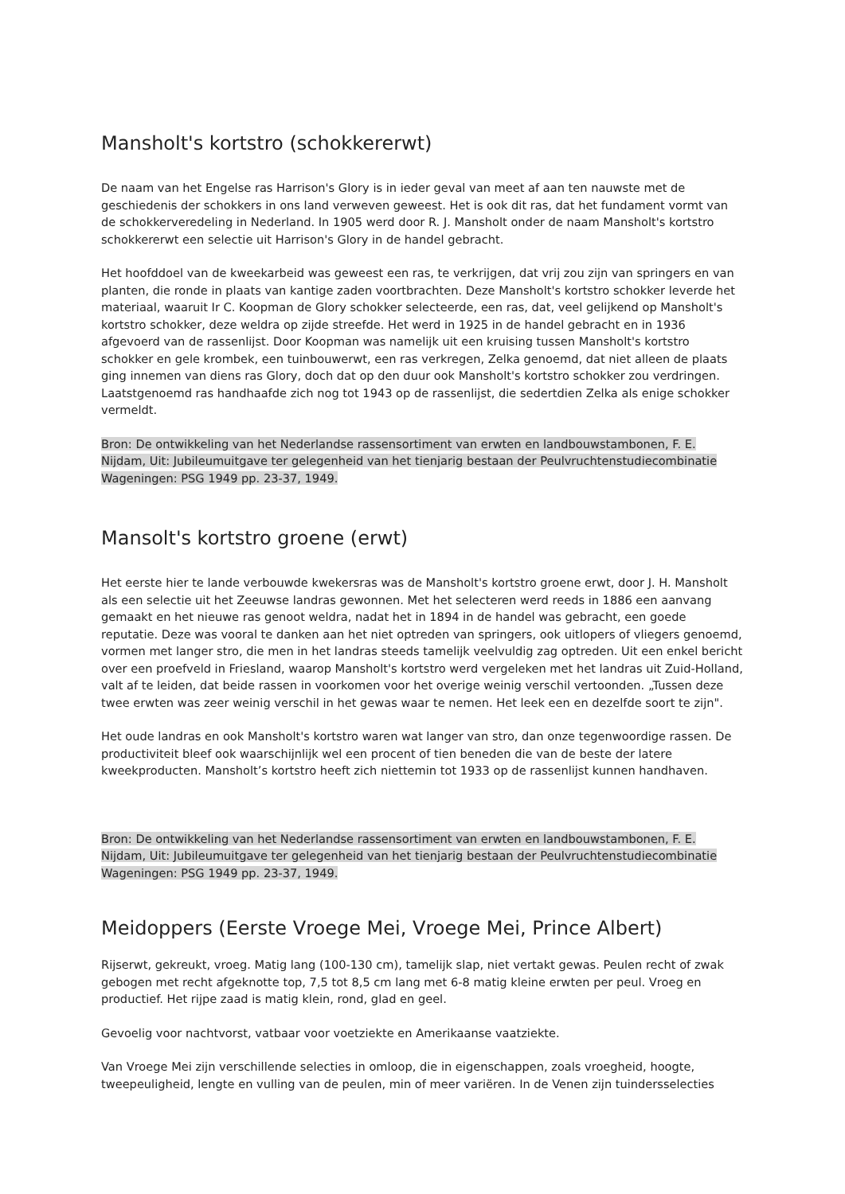Mansholt's kortstro (schokkererwt)
De naam van het Engelse ras Harrison's Glory is in ieder geval van meet af aan ten nauwste met de geschiedenis der schokkers in ons land verweven geweest. Het is ook dit ras, dat het fundament vormt van de schokkerveredeling in Nederland. In 1905 werd door R. J. Mansholt onder de naam Mansholt's kortstro schokkererwt een selectie uit Harrison's Glory in de handel gebracht.
Het hoofddoel van de kweekarbeid was geweest een ras, te verkrijgen, dat vrij zou zijn van springers en van planten, die ronde in plaats van kantige zaden voortbrachten. Deze Mansholt's kortstro schokker leverde het materiaal, waaruit Ir C. Koopman de Glory schokker selecteerde, een ras, dat, veel gelijkend op Mansholt's kortstro schokker, deze weldra op zijde streefde. Het werd in 1925 in de handel gebracht en in 1936 afgevoerd van de rassenlijst. Door Koopman was namelijk uit een kruising tussen Mansholt's kortstro schokker en gele krombek, een tuinbouwerwt, een ras verkregen, Zelka genoemd, dat niet alleen de plaats ging innemen van diens ras Glory, doch dat op den duur ook Mansholt's kortstro schokker zou verdringen. Laatstgenoemd ras handhaafde zich nog tot 1943 op de rassenlijst, die sedertdien Zelka als enige schokker vermeldt.
Bron: De ontwikkeling van het Nederlandse rassensortiment van erwten en landbouwstambonen, F. E. Nijdam, Uit: Jubileumuitgave ter gelegenheid van het tienjarig bestaan der Peulvruchtenstudiecombinatie Wageningen: PSG 1949 pp. 23-37, 1949.
Mansolt's kortstro groene (erwt)
Het eerste hier te lande verbouwde kwekersras was de Mansholt's kortstro groene erwt, door J. H. Mansholt als een selectie uit het Zeeuwse landras gewonnen. Met het selecteren werd reeds in 1886 een aanvang gemaakt en het nieuwe ras genoot weldra, nadat het in 1894 in de handel was gebracht, een goede reputatie. Deze was vooral te danken aan het niet optreden van springers, ook uitlopers of vliegers genoemd, vormen met langer stro, die men in het landras steeds tamelijk veelvuldig zag optreden. Uit een enkel bericht over een proefveld in Friesland, waarop Mansholt's kortstro werd vergeleken met het landras uit Zuid-Holland, valt af te leiden, dat beide rassen in voorkomen voor het overige weinig verschil vertoonden. „Tussen deze twee erwten was zeer weinig verschil in het gewas waar te nemen. Het leek een en dezelfde soort te zijn".
Het oude landras en ook Mansholt's kortstro waren wat langer van stro, dan onze tegenwoordige rassen. De productiviteit bleef ook waarschijnlijk wel een procent of tien beneden die van de beste der latere kweekproducten. Mansholt’s kortstro heeft zich niettemin tot 1933 op de rassenlijst kunnen handhaven.
Bron: De ontwikkeling van het Nederlandse rassensortiment van erwten en landbouwstambonen, F. E. Nijdam, Uit: Jubileumuitgave ter gelegenheid van het tienjarig bestaan der Peulvruchtenstudiecombinatie Wageningen: PSG 1949 pp. 23-37, 1949.
Meidoppers (Eerste Vroege Mei, Vroege Mei, Prince Albert)
Rijserwt, gekreukt, vroeg. Matig lang (100-130 cm), tamelijk slap, niet vertakt gewas. Peulen recht of zwak gebogen met recht afgeknotte top, 7,5 tot 8,5 cm lang met 6-8 matig kleine erwten per peul. Vroeg en productief. Het rijpe zaad is matig klein, rond, glad en geel.
Gevoelig voor nachtvorst, vatbaar voor voetziekte en Amerikaanse vaatziekte.
Van Vroege Mei zijn verschillende selecties in omloop, die in eigenschappen, zoals vroegheid, hoogte, tweepeuligheid, lengte en vulling van de peulen, min of meer variëren. In de Venen zijn tuindersselecties